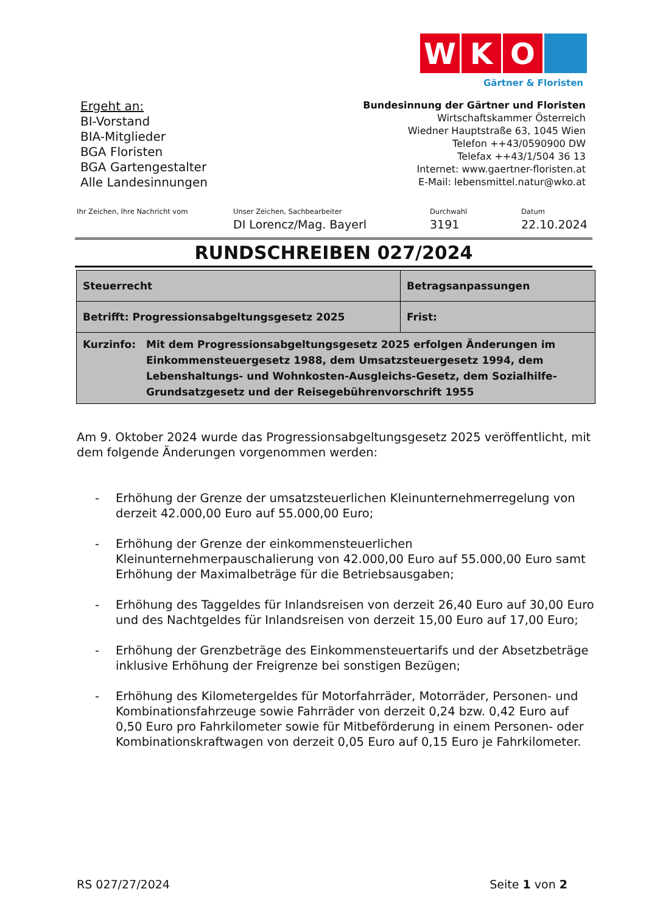W K O
Gärtner & Floristen
Ergeht an:
BI-Vorstand
BIA-Mitglieder
BGA Floristen
BGA Gartengestalter
Alle Landesinnungen
Bundesinnung der Gärtner und Floristen
Wirtschaftskammer Österreich
Wiedner Hauptstraße 63, 1045 Wien
Telefon ++43/0590900 DW
Telefax ++43/1/504 36 13
Internet: www.gaertner-floristen.at
E-Mail: lebensmittel.natur@wko.at
Ihr Zeichen, Ihre Nachricht vom Unser Zeichen, Sachbearbeiter
DI Lorencz/Mag. Bayerl
Durchwahl
3191
Datum
22.10.2024
RUNDSCHREIBEN 027/2024
| Steuerrecht | Betragsanpassungen | |
| Betrifft: Progressionsabgeltungsgesetz 2025 | | Frist: |
| Kurzinfo: Mit dem Progressionsabgeltungsgesetz 2025 erfolgen Änderungen im Einkommensteuergesetz 1988, dem Umsatzsteuergesetz 1994, dem Lebenshaltungs- und Wohnkosten-Ausgleichs-Gesetz, dem Sozialhilfe-Grundsatzgesetz und der Reisegebührenvorschrift 1955 | | |
Am 9. Oktober 2024 wurde das Progressionsabgeltungsgesetz 2025 veröffentlicht, mit dem folgende Änderungen vorgenommen werden:
- Erhöhung der Grenze der umsatzsteuerlichen Kleinunternehmerregelung von derzeit 42.000,00 Euro auf 55.000,00 Euro;
- Erhöhung der Grenze der einkommensteuerlichen Kleinunternehmerpauschalierung von 42.000,00 Euro auf 55.000,00 Euro samt Erhöhung der Maximalbeträge für die Betriebsausgaben;
- Erhöhung des Taggeldes für Inlandsreisen von derzeit 26,40 Euro auf 30,00 Euro und des Nachtgeldes für Inlandsreisen von derzeit 15,00 Euro auf 17,00 Euro;
- Erhöhung der Grenzbeträge des Einkommensteuertarifs und der Absetzbeträge inklusive Erhöhung der Freigrenze bei sonstigen Bezügen;
- Erhöhung des Kilometergeldes für Motorfahrräder, Motorräder, Personen- und Kombinationsfahrzeuge sowie Fahrräder von derzeit 0,24 bzw. 0,42 Euro auf 0,50 Euro pro Fahrkilometer sowie für Mitbeförderung in einem Personen- oder Kombinationskraftwagen von derzeit 0,05 Euro auf 0,15 Euro je Fahrkilometer.
RS 027/27/2024 Seite 1 von 2